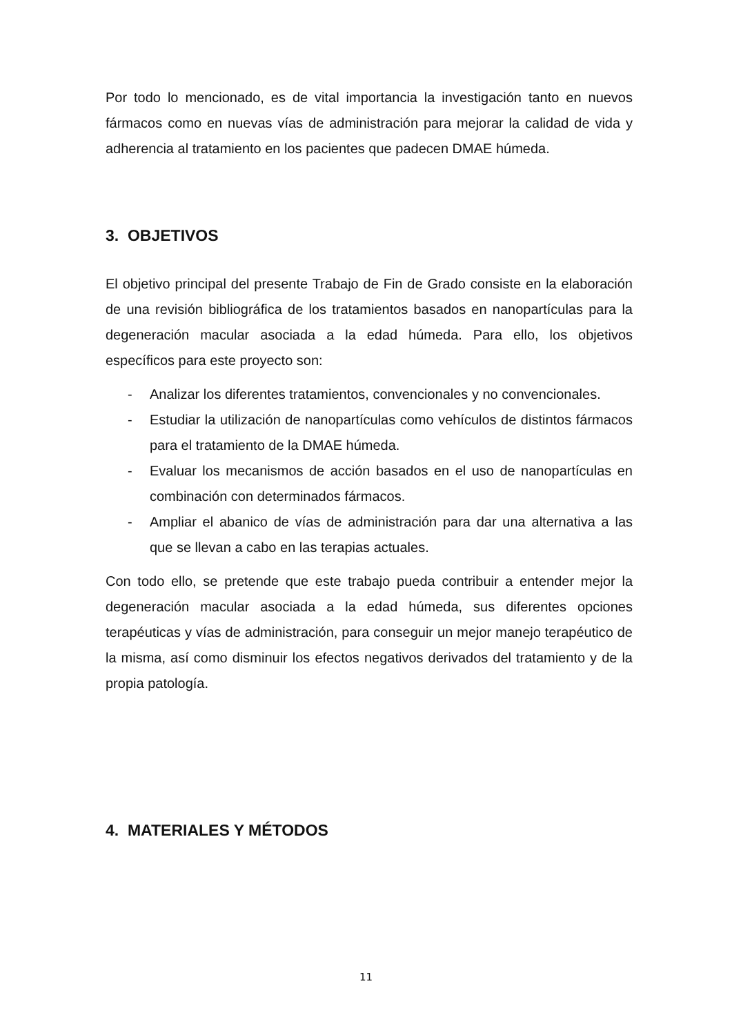Por todo lo mencionado, es de vital importancia la investigación tanto en nuevos fármacos como en nuevas vías de administración para mejorar la calidad de vida y adherencia al tratamiento en los pacientes que padecen DMAE húmeda.
3. OBJETIVOS
El objetivo principal del presente Trabajo de Fin de Grado consiste en la elaboración de una revisión bibliográfica de los tratamientos basados en nanopartículas para la degeneración macular asociada a la edad húmeda. Para ello, los objetivos específicos para este proyecto son:
- Analizar los diferentes tratamientos, convencionales y no convencionales.
- Estudiar la utilización de nanopartículas como vehículos de distintos fármacos para el tratamiento de la DMAE húmeda.
- Evaluar los mecanismos de acción basados en el uso de nanopartículas en combinación con determinados fármacos.
- Ampliar el abanico de vías de administración para dar una alternativa a las que se llevan a cabo en las terapias actuales.
Con todo ello, se pretende que este trabajo pueda contribuir a entender mejor la degeneración macular asociada a la edad húmeda, sus diferentes opciones terapéuticas y vías de administración, para conseguir un mejor manejo terapéutico de la misma, así como disminuir los efectos negativos derivados del tratamiento y de la propia patología.
4. MATERIALES Y MÉTODOS
11